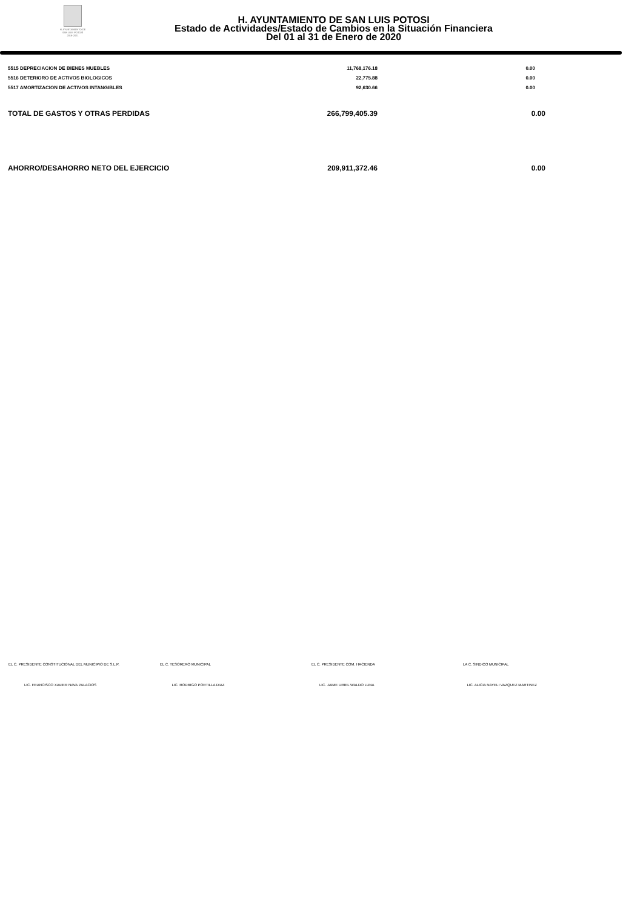H. AYUNTAMIENTO DE
SAN LUIS POTOSÍ
2018-2021
H. AYUNTAMIENTO DE SAN LUIS POTOSI
Estado de Actividades/Estado de Cambios en la Situación Financiera
Del 01 al 31 de Enero de 2020
| 5515 DEPRECIACION DE BIENES MUEBLES | 11,768,176.18 | 0.00 |
| 5516 DETERIORO DE ACTIVOS BIOLOGICOS | 22,775.88 | 0.00 |
| 5517 AMORTIZACION DE ACTIVOS INTANGIBLES | 92,630.66 | 0.00 |
| TOTAL DE GASTOS Y OTRAS PERDIDAS | 266,799,405.39 | 0.00 |
| AHORRO/DESAHORRO NETO DEL EJERCICIO | 209,911,372.46 | 0.00 |
EL C. PRESIDENTE CONSTITUCIONAL DEL MUNICIPIO DE S.L.P.
EL C. TESORERO MUNICIPAL EL C. PRESIDENTE COM. HACIENDA LA C. SINDICO MUNICIPAL
LIC. FRANCISCO XAVIER NAVA PALACIOS
LIC. RODRIGO PORTILLA DIAZ LIC. JAIME URIEL WALDO LUNA LIC. ALICIA NAYELI VAZQUEZ MARTINEZ